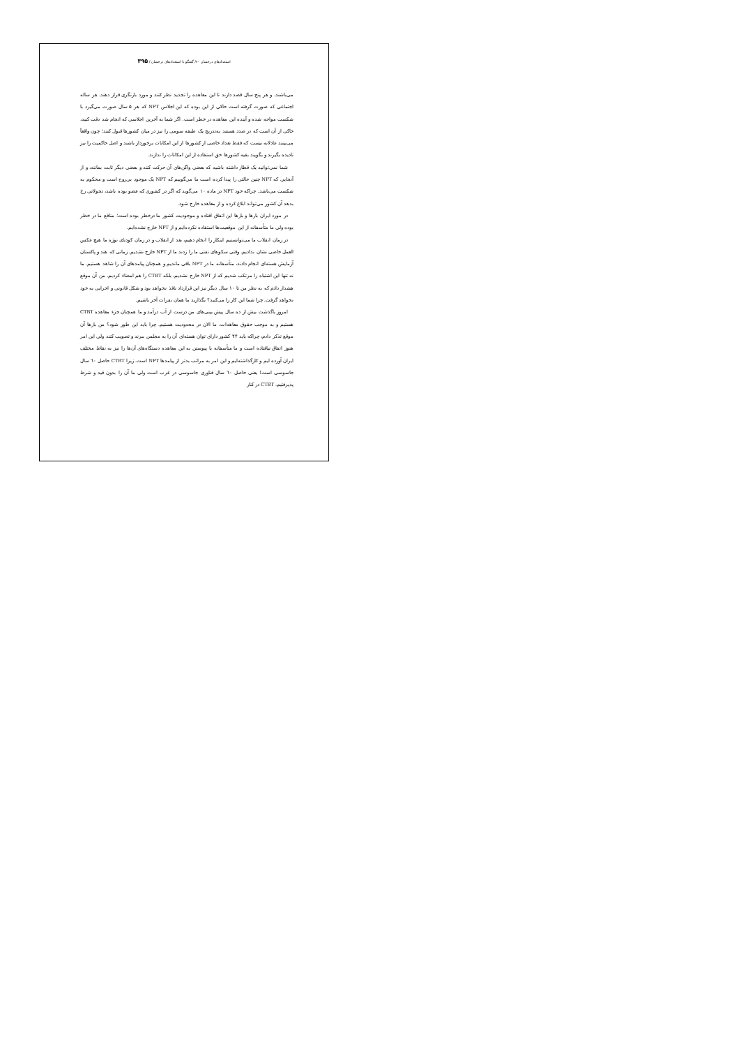استعدادهای درخشان ۶۰/ گفتگو با استعدادهای درخشان / ۳۹۵
می‌باشند. و هر پنج سال قصد دارند تا این معاهده را تجدید نظر کنند و مورد بازنگری قرار دهند. هر ساله اجتماعی که صورت گرفته است حاکی از این بوده که این اجلاس NPT که هر ۵ سال صورت می‌گیرد با شکست مواجه شده و آینده این معاهده در خطر است. اگر شما به آخرین اجلاسی که انجام شد دقت کنید، حاکی از آن است که در صدد هستند به‌تدریج یک طبقه سومی را نیز در میان کشورها قبول کنند؛ چون واقعاً می‌بینند عادلانه نیست که فقط تعداد خاصی از کشورها از این امکانات برخوردار باشند و اصل حاکمیت را نیز نادیده بگیرند و بگویند بقیه کشورها حق استفاده از این امکانات را ندارند.
شما نمی‌توانید یک قطار داشته باشید که بعضی واگن‌های آن حرکت کنند و بعضی دیگر ثابت بمانند، و از آنجایی که NPT چنین حالتی را پیدا کرده است ما می‌گوییم که NPT یک موجود بی‌روح است و محکوم به شکست می‌باشد. چراکه خود NPT در ماده ۱۰ می‌گوید که اگر در کشوری که عضو بوده باشد، تحولاتی رخ بدهد آن کشور می‌تواند ابلاغ کرده و از معاهده خارج شود.
در مورد ایران بارها و بارها این اتفاق افتاده و موجودیت کشور ما درخطر بوده است؛ منافع ما در خطر بوده ولی ما متأسفانه از این موقعیت‌ها استفاده نکرده‌ایم و از NPT خارج نشده‌ایم.
در زمان انقلاب ما می‌توانستیم اینکار را انجام دهیم، بعد از انقلاب و در زمان کودتای نوژه ما هیچ عکس العمل خاصی نشان ندادیم. وقتی سکوهای نفتی ما را زدند ما از NPT خارج نشدیم. زمانی که هند و پاکستان آزمایش هسته‌ای انجام دادند، متأسفانه ما در NPT باقی ماندیم و همچنان پیامدهای آن را شاهد هستیم. ما نه تنها این اشتباه را مرتکب شدیم که از NPT خارج نشدیم، بلکه CTBT را هم امضاء کردیم. من آن موقع هشدار دادم که به نظر من تا ۱۰ سال دیگر نیز این قرارداد نافذ نخواهد بود و شکل قانونی و اجرایی به خود نخواهد گرفت. چرا شما این کار را می‌کنید؟ بگذارید ما همان نفرات آخر باشیم.
امروز باگذشت بیش از ده سال پیش بینی‌های من درست از آب درآمد و ما همچنان جزء معاهده CTBT هستیم و به موجب حقوق معاهدات، ما الان در محدودیت هستیم. چرا باید این طور شود؟ من بارها آن موقع تذکر دادم، چراکه باید ۴۴ کشور دارای توان هسته‌ای آن را به مجلس ببرند و تصویب کنند ولی این امر هنوز اتفاق نیافتاده است و ما متأسفانه با پیوستن به این معاهده دستگاه‌های آن‌ها را نیز به نقاط مختلف ایران آورده ایم و کارگذاشته‌ایم و این امر به مراتب بدتر از پیامدها NPT است. زیرا CTBT حاصل ٦٠ سال جاسوسی است! یعنی حاصل ٦٠ سال فناوری جاسوسی در غرب است ولی ما آن را بدون قید و شرط پذیرفتیم. CTBT در کنار